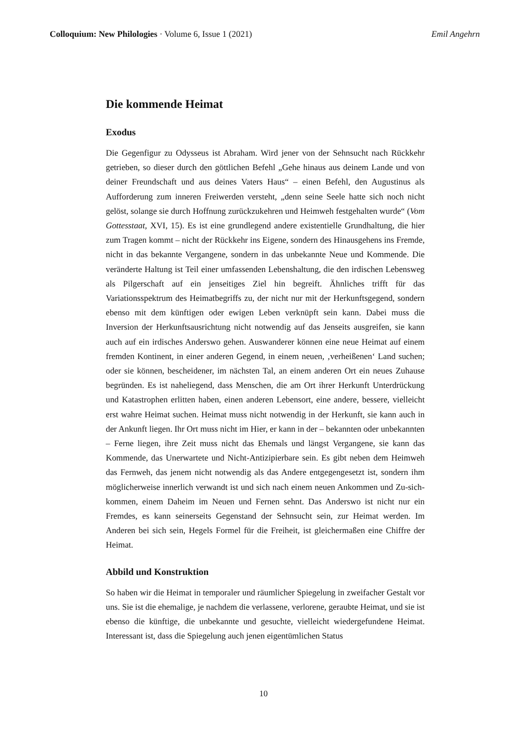Colloquium: New Philologies · Volume 6, Issue 1 (2021)
Emil Angehrn
Die kommende Heimat
Exodus
Die Gegenfigur zu Odysseus ist Abraham. Wird jener von der Sehnsucht nach Rückkehr getrieben, so dieser durch den göttlichen Befehl „Gehe hinaus aus deinem Lande und von deiner Freundschaft und aus deines Vaters Haus“ – einen Befehl, den Augustinus als Aufforderung zum inneren Freiwerden versteht, „denn seine Seele hatte sich noch nicht gelöst, solange sie durch Hoffnung zurückzukehren und Heimweh festgehalten wurde“ (Vom Gottesstaat, XVI, 15). Es ist eine grundlegend andere existentielle Grundhaltung, die hier zum Tragen kommt – nicht der Rückkehr ins Eigene, sondern des Hinausgehens ins Fremde, nicht in das bekannte Vergangene, sondern in das unbekannte Neue und Kommende. Die veränderte Haltung ist Teil einer umfassenden Lebenshaltung, die den irdischen Lebensweg als Pilgerschaft auf ein jenseitiges Ziel hin begreift. Ähnliches trifft für das Variationsspektrum des Heimatbegriffs zu, der nicht nur mit der Herkunftsgegend, sondern ebenso mit dem künftigen oder ewigen Leben verknüpft sein kann. Dabei muss die Inversion der Herkunftsausrichtung nicht notwendig auf das Jenseits ausgreifen, sie kann auch auf ein irdisches Anderswo gehen. Auswanderer können eine neue Heimat auf einem fremden Kontinent, in einer anderen Gegend, in einem neuen, ‚verheißenen‘ Land suchen; oder sie können, bescheidener, im nächsten Tal, an einem anderen Ort ein neues Zuhause begründen. Es ist naheliegend, dass Menschen, die am Ort ihrer Herkunft Unterdrückung und Katastrophen erlitten haben, einen anderen Lebensort, eine andere, bessere, vielleicht erst wahre Heimat suchen. Heimat muss nicht notwendig in der Herkunft, sie kann auch in der Ankunft liegen. Ihr Ort muss nicht im Hier, er kann in der – bekannten oder unbekannten – Ferne liegen, ihre Zeit muss nicht das Ehemals und längst Vergangene, sie kann das Kommende, das Unerwartete und Nicht-Antizipierbare sein. Es gibt neben dem Heimweh das Fernweh, das jenem nicht notwendig als das Andere entgegengesetzt ist, sondern ihm möglicherweise innerlich verwandt ist und sich nach einem neuen Ankommen und Zu-sich-kommen, einem Daheim im Neuen und Fernen sehnt. Das Anderswo ist nicht nur ein Fremdes, es kann seinerseits Gegenstand der Sehnsucht sein, zur Heimat werden. Im Anderen bei sich sein, Hegels Formel für die Freiheit, ist gleichermaßen eine Chiffre der Heimat.
Abbild und Konstruktion
So haben wir die Heimat in temporaler und räumlicher Spiegelung in zweifacher Gestalt vor uns. Sie ist die ehemalige, je nachdem die verlassene, verlorene, geraubte Heimat, und sie ist ebenso die künftige, die unbekannte und gesuchte, vielleicht wiedergefundene Heimat. Interessant ist, dass die Spiegelung auch jenen eigentümlichen Status
10